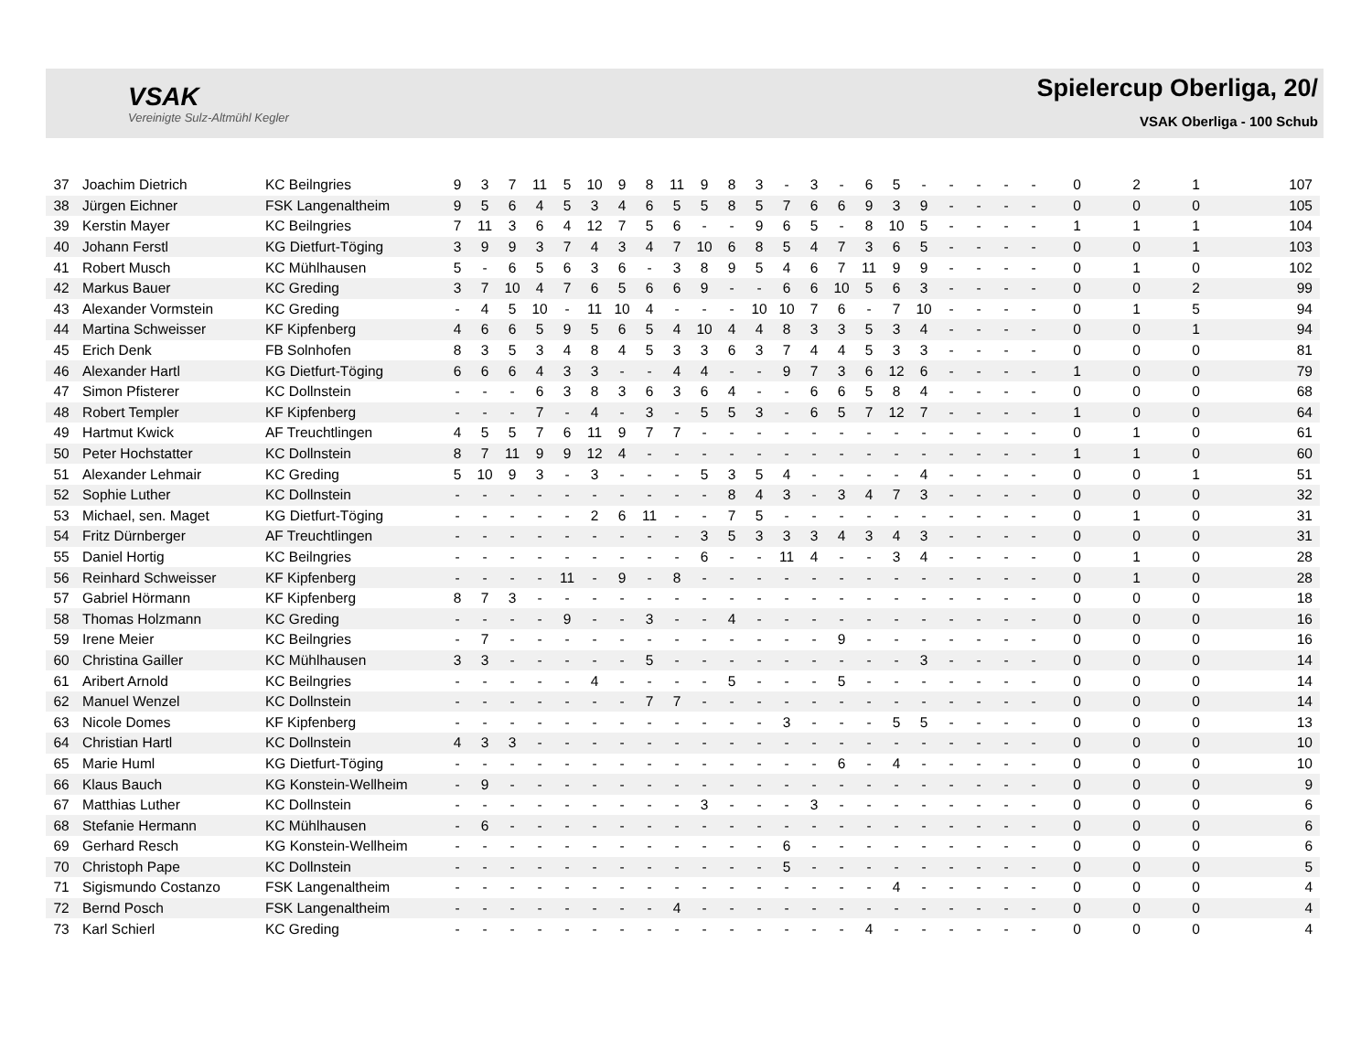VSAK
Vereinigte Sulz-Altmühl Kegler
Spielercup Oberliga, 20/
VSAK Oberliga - 100 Schub
| 37 | Joachim Dietrich | KC Beilngries | 9 | 3 | 7 | 11 | 5 | 10 | 9 | 8 | 11 | 9 | 8 | 3 | - | 3 | - | 6 | 5 | - | - | - | - | - | 0 | 2 | 1 | 107 |
| 38 | Jürgen Eichner | FSK Langenaltheim | 9 | 5 | 6 | 4 | 5 | 3 | 4 | 6 | 5 | 5 | 8 | 5 | 7 | 6 | 6 | 9 | 3 | 9 | - | - | - | - | 0 | 0 | 0 | 105 |
| 39 | Kerstin Mayer | KC Beilngries | 7 | 11 | 3 | 6 | 4 | 12 | 7 | 5 | 6 | - | - | 9 | 6 | 5 | - | 8 | 10 | 5 | - | - | - | - | 1 | 1 | 1 | 104 |
| 40 | Johann Ferstl | KG Dietfurt-Töging | 3 | 9 | 9 | 3 | 7 | 4 | 3 | 4 | 7 | 10 | 6 | 8 | 5 | 4 | 7 | 3 | 6 | 5 | - | - | - | - | 0 | 0 | 1 | 103 |
| 41 | Robert Musch | KC Mühlhausen | 5 | - | 6 | 5 | 6 | 3 | 6 | - | 3 | 8 | 9 | 5 | 4 | 6 | 7 | 11 | 9 | 9 | - | - | - | - | 0 | 1 | 0 | 102 |
| 42 | Markus Bauer | KC Greding | 3 | 7 | 10 | 4 | 7 | 6 | 5 | 6 | 6 | 9 | - | - | 6 | 6 | 10 | 5 | 6 | 3 | - | - | - | - | 0 | 0 | 2 | 99 |
| 43 | Alexander Vormstein | KC Greding | - | 4 | 5 | 10 | - | 11 | 10 | 4 | - | - | - | 10 | 10 | 7 | 6 | - | 7 | 10 | - | - | - | - | 0 | 1 | 5 | 94 |
| 44 | Martina Schweisser | KF Kipfenberg | 4 | 6 | 6 | 5 | 9 | 5 | 6 | 5 | 4 | 10 | 4 | 4 | 8 | 3 | 3 | 5 | 3 | 4 | - | - | - | - | 0 | 0 | 1 | 94 |
| 45 | Erich Denk | FB Solnhofen | 8 | 3 | 5 | 3 | 4 | 8 | 4 | 5 | 3 | 3 | 6 | 3 | 7 | 4 | 4 | 5 | 3 | 3 | - | - | - | - | 0 | 0 | 0 | 81 |
| 46 | Alexander Hartl | KG Dietfurt-Töging | 6 | 6 | 6 | 4 | 3 | 3 | - | - | 4 | 4 | - | - | 9 | 7 | 3 | 6 | 12 | 6 | - | - | - | - | 1 | 0 | 0 | 79 |
| 47 | Simon Pfisterer | KC Dollnstein | - | - | - | 6 | 3 | 8 | 3 | 6 | 3 | 6 | 4 | - | - | 6 | 6 | 5 | 8 | 4 | - | - | - | - | 0 | 0 | 0 | 68 |
| 48 | Robert Templer | KF Kipfenberg | - | - | - | 7 | - | 4 | - | 3 | - | 5 | 5 | 3 | - | 6 | 5 | 7 | 12 | 7 | - | - | - | - | 1 | 0 | 0 | 64 |
| 49 | Hartmut Kwick | AF Treuchtlingen | 4 | 5 | 5 | 7 | 6 | 11 | 9 | 7 | 7 | - | - | - | - | - | - | - | - | - | - | - | - | - | 0 | 1 | 0 | 61 |
| 50 | Peter Hochstatter | KC Dollnstein | 8 | 7 | 11 | 9 | 9 | 12 | 4 | - | - | - | - | - | - | - | - | - | - | - | - | - | - | - | 1 | 1 | 0 | 60 |
| 51 | Alexander Lehmair | KC Greding | 5 | 10 | 9 | 3 | - | 3 | - | - | - | 5 | 3 | 5 | 4 | - | - | - | - | 4 | - | - | - | - | 0 | 0 | 1 | 51 |
| 52 | Sophie Luther | KC Dollnstein | - | - | - | - | - | - | - | - | - | - | 8 | 4 | 3 | - | 3 | 4 | 7 | 3 | - | - | - | - | 0 | 0 | 0 | 32 |
| 53 | Michael, sen. Maget | KG Dietfurt-Töging | - | - | - | - | - | 2 | 6 | 11 | - | - | 7 | 5 | - | - | - | - | - | - | - | - | - | - | 0 | 1 | 0 | 31 |
| 54 | Fritz Dürnberger | AF Treuchtlingen | - | - | - | - | - | - | - | - | - | 3 | 5 | 3 | 3 | 3 | 4 | 3 | 4 | 3 | - | - | - | - | 0 | 0 | 0 | 31 |
| 55 | Daniel Hortig | KC Beilngries | - | - | - | - | - | - | - | - | - | 6 | - | - | 11 | 4 | - | - | 3 | 4 | - | - | - | - | 0 | 1 | 0 | 28 |
| 56 | Reinhard Schweisser | KF Kipfenberg | - | - | - | - | 11 | - | 9 | - | 8 | - | - | - | - | - | - | - | - | - | - | - | - | - | 0 | 1 | 0 | 28 |
| 57 | Gabriel Hörmann | KF Kipfenberg | 8 | 7 | 3 | - | - | - | - | - | - | - | - | - | - | - | - | - | - | - | - | - | - | - | 0 | 0 | 0 | 18 |
| 58 | Thomas Holzmann | KC Greding | - | - | - | - | 9 | - | - | 3 | - | - | 4 | - | - | - | - | - | - | - | - | - | - | - | 0 | 0 | 0 | 16 |
| 59 | Irene Meier | KC Beilngries | - | 7 | - | - | - | - | - | - | - | - | - | - | - | - | 9 | - | - | - | - | - | - | - | 0 | 0 | 0 | 16 |
| 60 | Christina Gailler | KC Mühlhausen | 3 | 3 | - | - | - | - | - | 5 | - | - | - | - | - | - | - | - | - | 3 | - | - | - | - | 0 | 0 | 0 | 14 |
| 61 | Aribert Arnold | KC Beilngries | - | - | - | - | - | 4 | - | - | - | - | 5 | - | - | - | 5 | - | - | - | - | - | - | - | 0 | 0 | 0 | 14 |
| 62 | Manuel Wenzel | KC Dollnstein | - | - | - | - | - | - | - | 7 | 7 | - | - | - | - | - | - | - | - | - | - | - | - | - | 0 | 0 | 0 | 14 |
| 63 | Nicole Domes | KF Kipfenberg | - | - | - | - | - | - | - | - | - | - | - | - | 3 | - | - | - | 5 | 5 | - | - | - | - | 0 | 0 | 0 | 13 |
| 64 | Christian Hartl | KC Dollnstein | 4 | 3 | 3 | - | - | - | - | - | - | - | - | - | - | - | - | - | - | - | - | - | - | - | 0 | 0 | 0 | 10 |
| 65 | Marie Huml | KG Dietfurt-Töging | - | - | - | - | - | - | - | - | - | - | - | - | - | - | 6 | - | 4 | - | - | - | - | - | 0 | 0 | 0 | 10 |
| 66 | Klaus Bauch | KG Konstein-Wellheim | - | 9 | - | - | - | - | - | - | - | - | - | - | - | - | - | - | - | - | - | - | - | - | 0 | 0 | 0 | 9 |
| 67 | Matthias Luther | KC Dollnstein | - | - | - | - | - | - | - | - | - | 3 | - | - | - | 3 | - | - | - | - | - | - | - | - | 0 | 0 | 0 | 6 |
| 68 | Stefanie Hermann | KC Mühlhausen | - | 6 | - | - | - | - | - | - | - | - | - | - | - | - | - | - | - | - | - | - | - | - | 0 | 0 | 0 | 6 |
| 69 | Gerhard Resch | KG Konstein-Wellheim | - | - | - | - | - | - | - | - | - | - | - | - | 6 | - | - | - | - | - | - | - | - | - | 0 | 0 | 0 | 6 |
| 70 | Christoph Pape | KC Dollnstein | - | - | - | - | - | - | - | - | - | - | - | - | 5 | - | - | - | - | - | - | - | - | - | 0 | 0 | 0 | 5 |
| 71 | Sigismundo Costanzo | FSK Langenaltheim | - | - | - | - | - | - | - | - | - | - | - | - | - | - | - | - | 4 | - | - | - | - | - | 0 | 0 | 0 | 4 |
| 72 | Bernd Posch | FSK Langenaltheim | - | - | - | - | - | - | - | - | 4 | - | - | - | - | - | - | - | - | - | - | - | - | - | 0 | 0 | 0 | 4 |
| 73 | Karl Schierl | KC Greding | - | - | - | - | - | - | - | - | - | - | - | - | - | - | - | 4 | - | - | - | - | - | - | 0 | 0 | 0 | 4 |